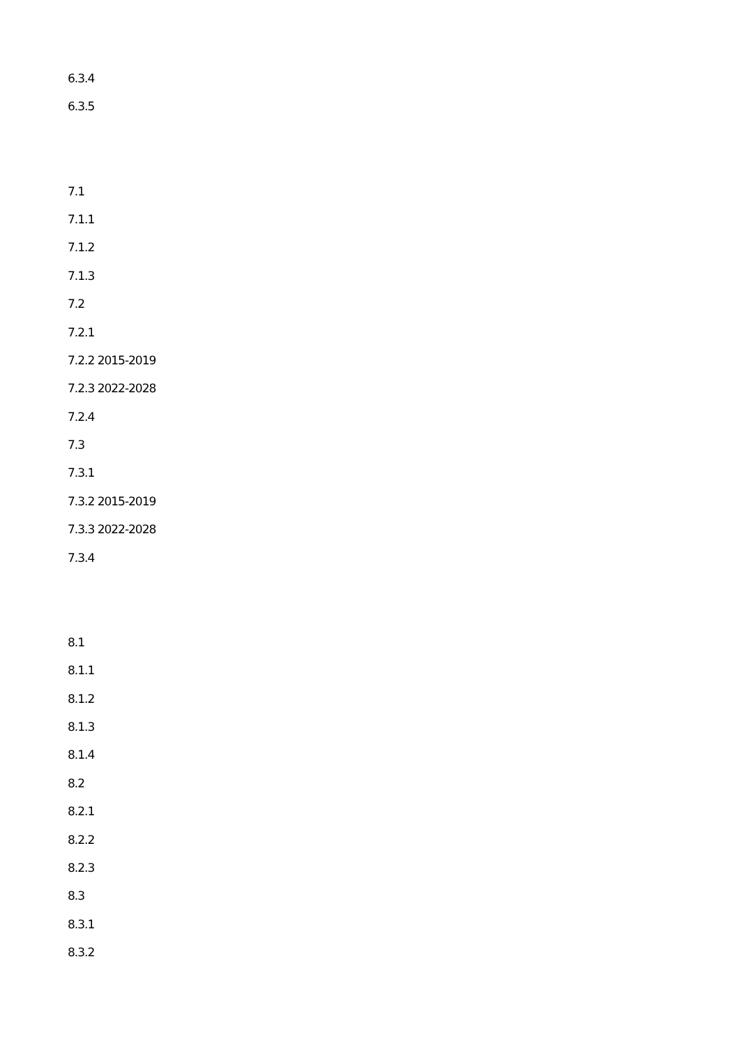6.3.4
6.3.5
7.1
7.1.1
7.1.2
7.1.3
7.2
7.2.1
7.2.2 2015-2019
7.2.3 2022-2028
7.2.4
7.3
7.3.1
7.3.2 2015-2019
7.3.3 2022-2028
7.3.4
8.1
8.1.1
8.1.2
8.1.3
8.1.4
8.2
8.2.1
8.2.2
8.2.3
8.3
8.3.1
8.3.2